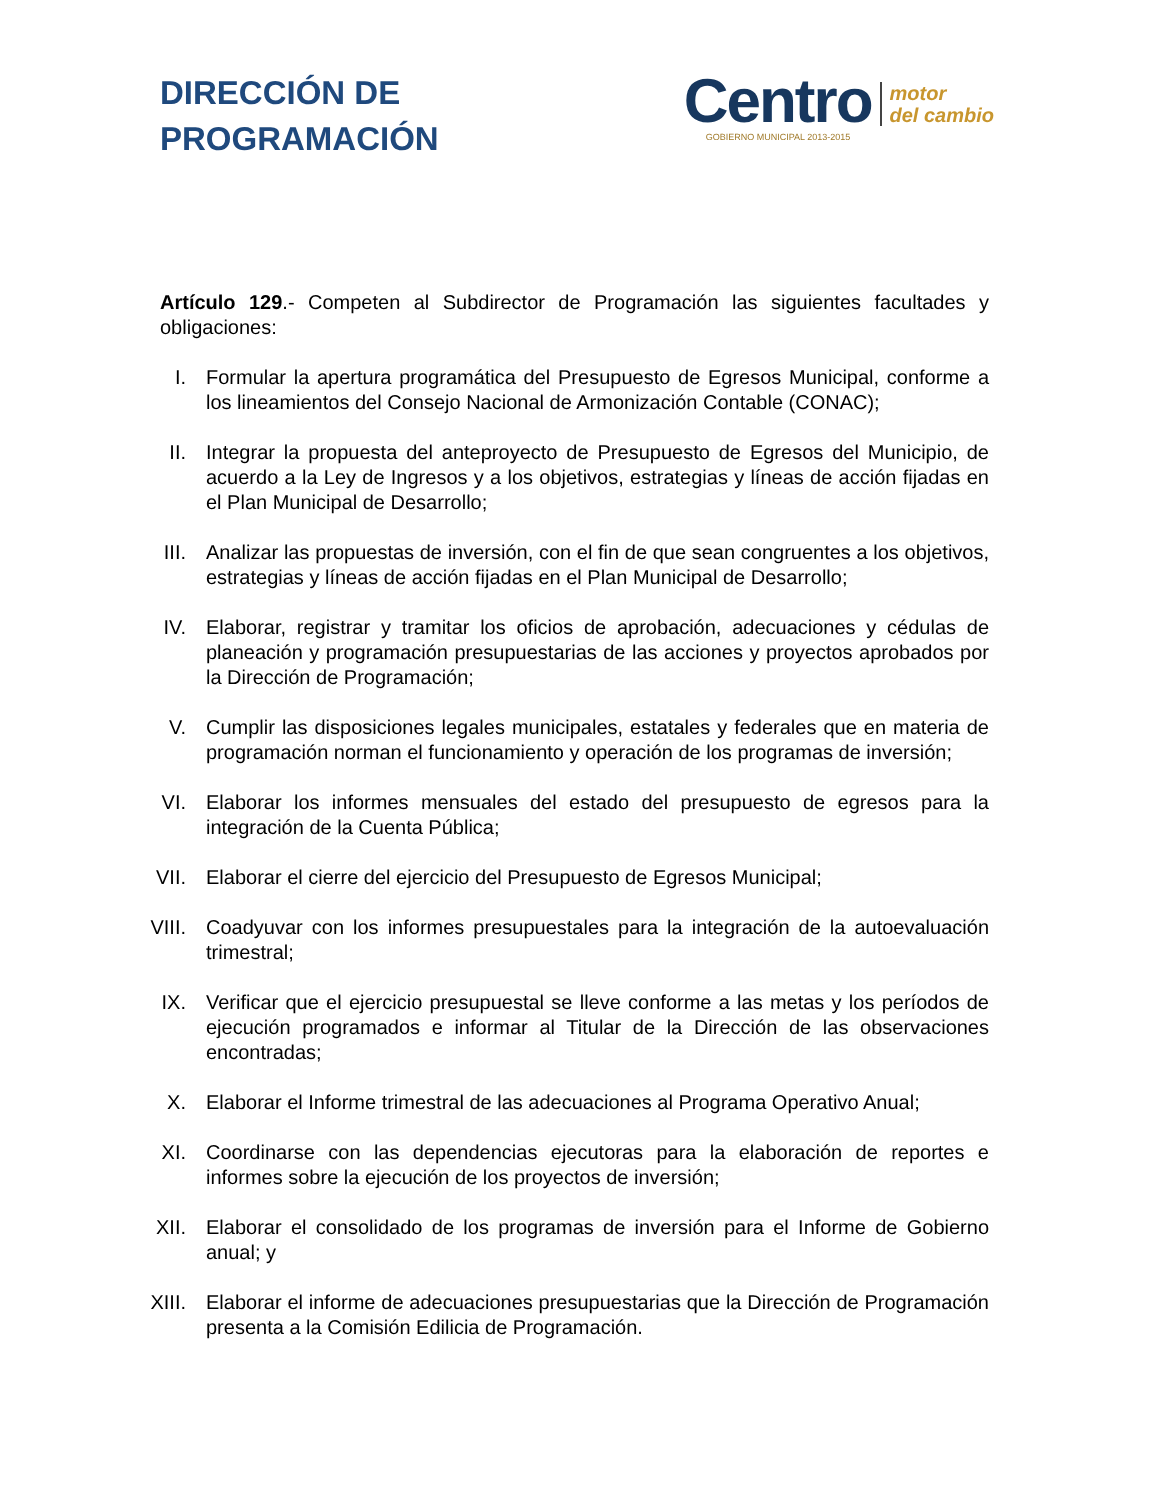DIRECCIÓN DE
PROGRAMACIÓN
Centro
GOBIERNO MUNICIPAL 2013-2015
motor
del cambio
Artículo 129.- Competen al Subdirector de Programación las siguientes facultades y obligaciones:
I. Formular la apertura programática del Presupuesto de Egresos Municipal, conforme a los lineamientos del Consejo Nacional de Armonización Contable (CONAC);
II. Integrar la propuesta del anteproyecto de Presupuesto de Egresos del Municipio, de acuerdo a la Ley de Ingresos y a los objetivos, estrategias y líneas de acción fijadas en el Plan Municipal de Desarrollo;
III.
Analizar las propuestas de inversión, con el fin de que sean congruentes a los objetivos, estrategias y líneas de acción fijadas en el Plan Municipal de Desarrollo;
IV. Elaborar, registrar y tramitar los oficios de aprobación, adecuaciones y cédulas de planeación y programación presupuestarias de las acciones y proyectos aprobados por la Dirección de Programación;
V. Cumplir las disposiciones legales municipales, estatales y federales que en materia de programación norman el funcionamiento y operación de los programas de inversión;
VI. Elaborar los informes mensuales del estado del presupuesto de egresos para la integración de la Cuenta Pública;
VII.
Elaborar el cierre del ejercicio del Presupuesto de Egresos Municipal;
VIII.
Coadyuvar con los informes presupuestales para la integración de la autoevaluación trimestral;
IX. Verificar que el ejercicio presupuestal se lleve conforme a las metas y los períodos de ejecución programados e informar al Titular de la Dirección de las observaciones encontradas;
X. Elaborar el Informe trimestral de las adecuaciones al Programa Operativo Anual;
XI. Coordinarse con las dependencias ejecutoras para la elaboración de reportes e informes sobre la ejecución de los proyectos de inversión;
XII.
Elaborar el consolidado de los programas de inversión para el Informe de Gobierno anual; y
XIII.
Elaborar el informe de adecuaciones presupuestarias que la Dirección de Programación presenta a la Comisión Edilicia de Programación.